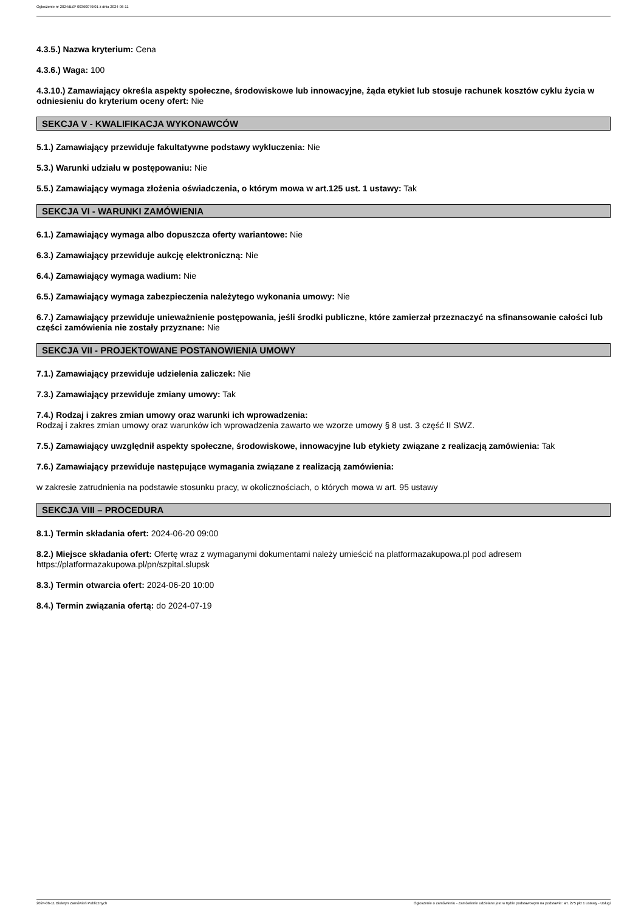Ogłoszenie nr 2024/BZP 00360079/01 z dnia 2024-06-11
4.3.5.) Nazwa kryterium: Cena
4.3.6.) Waga: 100
4.3.10.) Zamawiający określa aspekty społeczne, środowiskowe lub innowacyjne, żąda etykiet lub stosuje rachunek kosztów cyklu życia w odniesieniu do kryterium oceny ofert: Nie
SEKCJA V - KWALIFIKACJA WYKONAWCÓW
5.1.) Zamawiający przewiduje fakultatywne podstawy wykluczenia: Nie
5.3.) Warunki udziału w postępowaniu: Nie
5.5.) Zamawiający wymaga złożenia oświadczenia, o którym mowa w art.125 ust. 1 ustawy: Tak
SEKCJA VI - WARUNKI ZAMÓWIENIA
6.1.) Zamawiający wymaga albo dopuszcza oferty wariantowe: Nie
6.3.) Zamawiający przewiduje aukcję elektroniczną: Nie
6.4.) Zamawiający wymaga wadium: Nie
6.5.) Zamawiający wymaga zabezpieczenia należytego wykonania umowy: Nie
6.7.) Zamawiający przewiduje unieważnienie postępowania, jeśli środki publiczne, które zamierzał przeznaczyć na sfinansowanie całości lub części zamówienia nie zostały przyznane: Nie
SEKCJA VII - PROJEKTOWANE POSTANOWIENIA UMOWY
7.1.) Zamawiający przewiduje udzielenia zaliczek: Nie
7.3.) Zamawiający przewiduje zmiany umowy: Tak
7.4.) Rodzaj i zakres zmian umowy oraz warunki ich wprowadzenia:
Rodzaj i zakres zmian umowy oraz warunków ich wprowadzenia zawarto we wzorze umowy § 8 ust. 3 część II SWZ.
7.5.) Zamawiający uwzględnił aspekty społeczne, środowiskowe, innowacyjne lub etykiety związane z realizacją zamówienia: Tak
7.6.) Zamawiający przewiduje następujące wymagania związane z realizacją zamówienia:
w zakresie zatrudnienia na podstawie stosunku pracy, w okolicznościach, o których mowa w art. 95 ustawy
SEKCJA VIII – PROCEDURA
8.1.) Termin składania ofert: 2024-06-20 09:00
8.2.) Miejsce składania ofert: Ofertę wraz z wymaganymi dokumentami należy umieścić na platformazakupowa.pl pod adresem https://platformazakupowa.pl/pn/szpital.slupsk
8.3.) Termin otwarcia ofert: 2024-06-20 10:00
8.4.) Termin związania ofertą: do 2024-07-19
2024-06-11 Biuletyn Zamówień Publicznych Ogłoszenie o zamówieniu - Zamówienie udzielane jest w trybie podstawowym na podstawie: art. 275 pkt 1 ustawy - Usługi